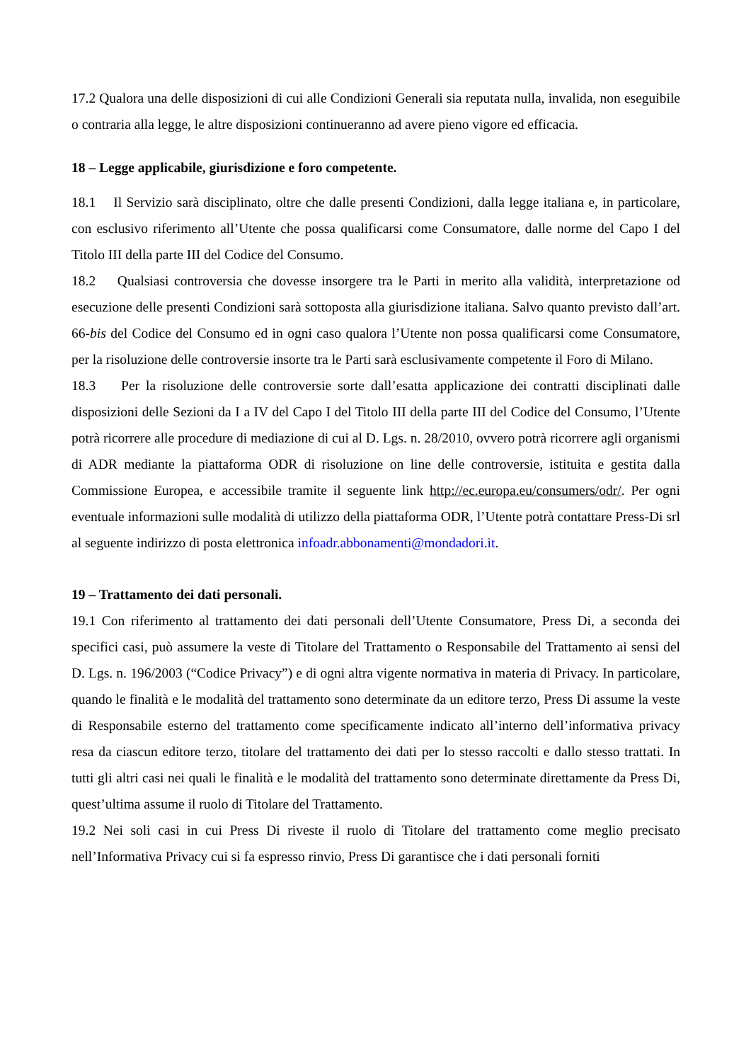17.2 Qualora una delle disposizioni di cui alle Condizioni Generali sia reputata nulla, invalida, non eseguibile o contraria alla legge, le altre disposizioni continueranno ad avere pieno vigore ed efficacia.
18 – Legge applicabile, giurisdizione e foro competente.
18.1 Il Servizio sarà disciplinato, oltre che dalle presenti Condizioni, dalla legge italiana e, in particolare, con esclusivo riferimento all’Utente che possa qualificarsi come Consumatore, dalle norme del Capo I del Titolo III della parte III del Codice del Consumo.
18.2 Qualsiasi controversia che dovesse insorgere tra le Parti in merito alla validità, interpretazione od esecuzione delle presenti Condizioni sarà sottoposta alla giurisdizione italiana. Salvo quanto previsto dall’art. 66-bis del Codice del Consumo ed in ogni caso qualora l’Utente non possa qualificarsi come Consumatore, per la risoluzione delle controversie insorte tra le Parti sarà esclusivamente competente il Foro di Milano.
18.3 Per la risoluzione delle controversie sorte dall’esatta applicazione dei contratti disciplinati dalle disposizioni delle Sezioni da I a IV del Capo I del Titolo III della parte III del Codice del Consumo, l’Utente potrà ricorrere alle procedure di mediazione di cui al D. Lgs. n. 28/2010, ovvero potrà ricorrere agli organismi di ADR mediante la piattaforma ODR di risoluzione on line delle controversie, istituita e gestita dalla Commissione Europea, e accessibile tramite il seguente link http://ec.europa.eu/consumers/odr/. Per ogni eventuale informazioni sulle modalità di utilizzo della piattaforma ODR, l’Utente potrà contattare Press-Di srl al seguente indirizzo di posta elettronica infoadr.abbonamenti@mondadori.it.
19 – Trattamento dei dati personali.
19.1 Con riferimento al trattamento dei dati personali dell’Utente Consumatore, Press Di, a seconda dei specifici casi, può assumere la veste di Titolare del Trattamento o Responsabile del Trattamento ai sensi del D. Lgs. n. 196/2003 (“Codice Privacy”) e di ogni altra vigente normativa in materia di Privacy. In particolare, quando le finalità e le modalità del trattamento sono determinate da un editore terzo, Press Di assume la veste di Responsabile esterno del trattamento come specificamente indicato all’interno dell’informativa privacy resa da ciascun editore terzo, titolare del trattamento dei dati per lo stesso raccolti e dallo stesso trattati. In tutti gli altri casi nei quali le finalità e le modalità del trattamento sono determinate direttamente da Press Di, quest’ultima assume il ruolo di Titolare del Trattamento.
19.2 Nei soli casi in cui Press Di riveste il ruolo di Titolare del trattamento come meglio precisato nell’Informativa Privacy cui si fa espresso rinvio, Press Di garantisce che i dati personali forniti